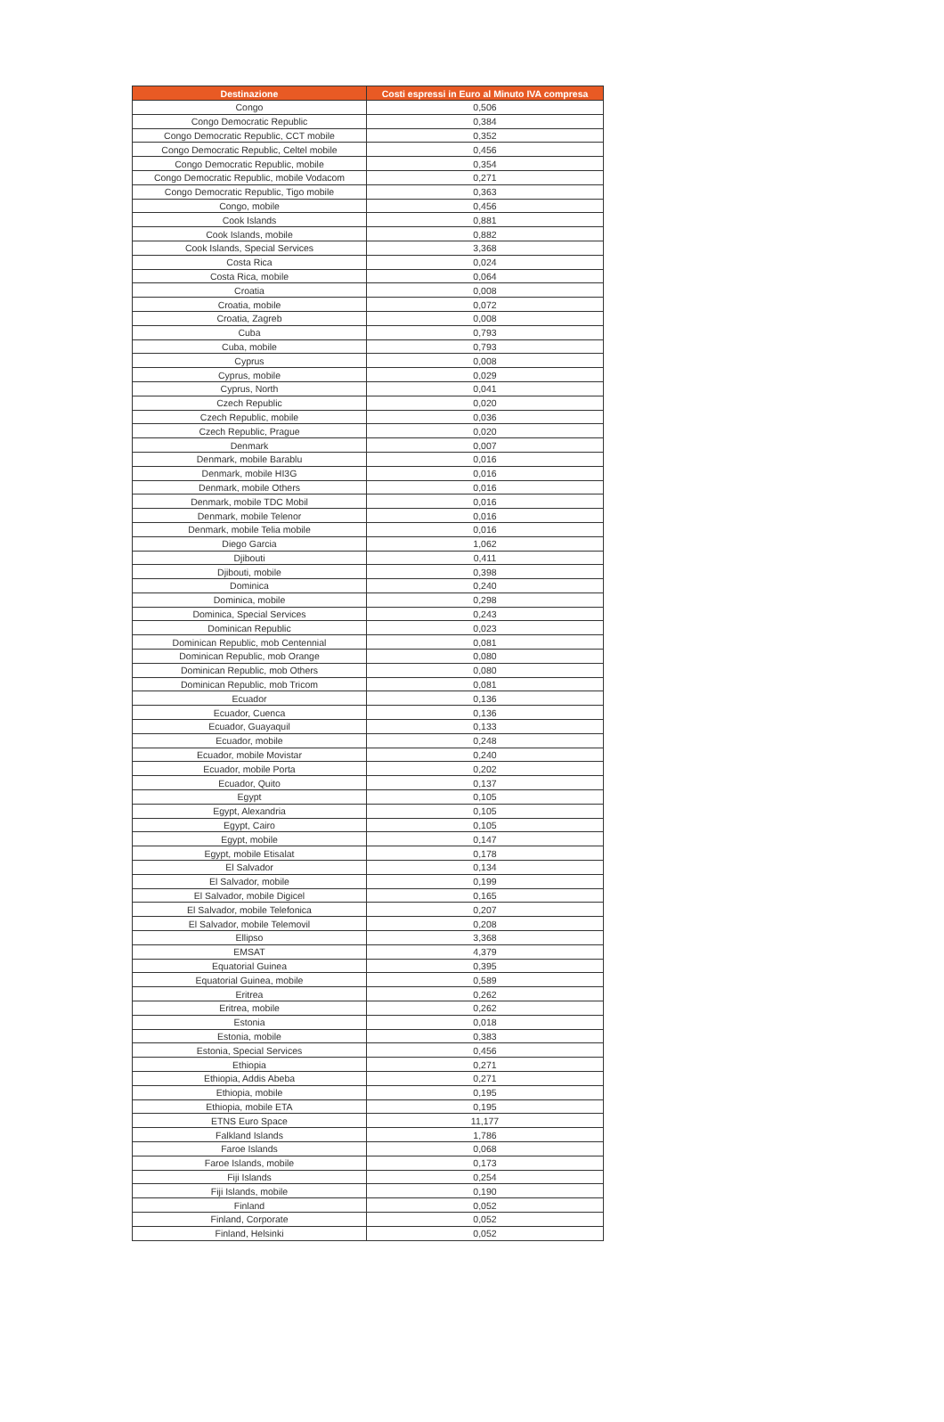| Destinazione | Costi espressi in Euro al Minuto IVA compresa |
| --- | --- |
| Congo | 0,506 |
| Congo Democratic Republic | 0,384 |
| Congo Democratic Republic, CCT mobile | 0,352 |
| Congo Democratic Republic, Celtel mobile | 0,456 |
| Congo Democratic Republic, mobile | 0,354 |
| Congo Democratic Republic, mobile Vodacom | 0,271 |
| Congo Democratic Republic, Tigo mobile | 0,363 |
| Congo, mobile | 0,456 |
| Cook Islands | 0,881 |
| Cook Islands, mobile | 0,882 |
| Cook Islands, Special Services | 3,368 |
| Costa Rica | 0,024 |
| Costa Rica, mobile | 0,064 |
| Croatia | 0,008 |
| Croatia, mobile | 0,072 |
| Croatia, Zagreb | 0,008 |
| Cuba | 0,793 |
| Cuba, mobile | 0,793 |
| Cyprus | 0,008 |
| Cyprus, mobile | 0,029 |
| Cyprus, North | 0,041 |
| Czech Republic | 0,020 |
| Czech Republic, mobile | 0,036 |
| Czech Republic, Prague | 0,020 |
| Denmark | 0,007 |
| Denmark, mobile Barablu | 0,016 |
| Denmark, mobile HI3G | 0,016 |
| Denmark, mobile Others | 0,016 |
| Denmark, mobile TDC Mobil | 0,016 |
| Denmark, mobile Telenor | 0,016 |
| Denmark, mobile Telia mobile | 0,016 |
| Diego Garcia | 1,062 |
| Djibouti | 0,411 |
| Djibouti, mobile | 0,398 |
| Dominica | 0,240 |
| Dominica, mobile | 0,298 |
| Dominica, Special Services | 0,243 |
| Dominican Republic | 0,023 |
| Dominican Republic, mob Centennial | 0,081 |
| Dominican Republic, mob Orange | 0,080 |
| Dominican Republic, mob Others | 0,080 |
| Dominican Republic, mob Tricom | 0,081 |
| Ecuador | 0,136 |
| Ecuador, Cuenca | 0,136 |
| Ecuador, Guayaquil | 0,133 |
| Ecuador, mobile | 0,248 |
| Ecuador, mobile Movistar | 0,240 |
| Ecuador, mobile Porta | 0,202 |
| Ecuador, Quito | 0,137 |
| Egypt | 0,105 |
| Egypt, Alexandria | 0,105 |
| Egypt, Cairo | 0,105 |
| Egypt, mobile | 0,147 |
| Egypt, mobile Etisalat | 0,178 |
| El Salvador | 0,134 |
| El Salvador, mobile | 0,199 |
| El Salvador, mobile Digicel | 0,165 |
| El Salvador, mobile Telefonica | 0,207 |
| El Salvador, mobile Telemovil | 0,208 |
| Ellipso | 3,368 |
| EMSAT | 4,379 |
| Equatorial Guinea | 0,395 |
| Equatorial Guinea, mobile | 0,589 |
| Eritrea | 0,262 |
| Eritrea, mobile | 0,262 |
| Estonia | 0,018 |
| Estonia, mobile | 0,383 |
| Estonia, Special Services | 0,456 |
| Ethiopia | 0,271 |
| Ethiopia, Addis Abeba | 0,271 |
| Ethiopia, mobile | 0,195 |
| Ethiopia, mobile ETA | 0,195 |
| ETNS Euro Space | 11,177 |
| Falkland Islands | 1,786 |
| Faroe Islands | 0,068 |
| Faroe Islands, mobile | 0,173 |
| Fiji Islands | 0,254 |
| Fiji Islands, mobile | 0,190 |
| Finland | 0,052 |
| Finland, Corporate | 0,052 |
| Finland, Helsinki | 0,052 |